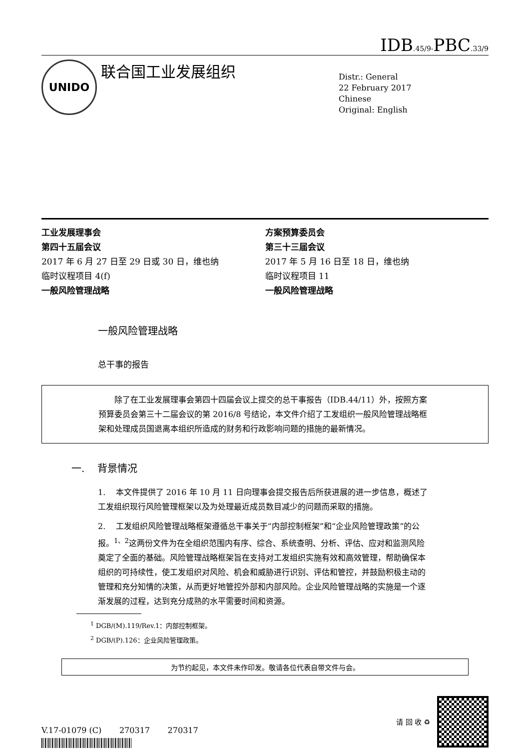IDB.45/9-PBC.33/9
UNIDO
联合国工业发展组织
Distr.: General
22 February 2017
Chinese
Original: English
工业发展理事会
第四十五届会议
2017 年 6 月 27 日至 29 日或 30 日，维也纳
临时议程项目 4(f)
一般风险管理战略
方案预算委员会
第三十三届会议
2017 年 5 月 16 日至 18 日，维也纳
临时议程项目 11
一般风险管理战略
一般风险管理战略
总干事的报告
除了在工业发展理事会第四十四届会议上提交的总干事报告（IDB.44/11）外，按照方案预算委员会第三十二届会议的第 2016/8 号结论，本文件介绍了工发组织一般风险管理战略框架和处理成员国退离本组织所造成的财务和行政影响问题的措施的最新情况。
一. 背景情况
1. 本文件提供了 2016 年 10 月 11 日向理事会提交报告后所获进展的进一步信息，概述了工发组织现行风险管理框架以及为处理最近成员数目减少的问题而采取的措施。
2. 工发组织风险管理战略框架遵循总干事关于“内部控制框架”和“企业风险管理政策”的公报。<sup>1、2</sup>这两份文件为在全组织范围内有序、综合、系统查明、分析、评估、应对和监测风险奠定了全面的基础。风险管理战略框架旨在支持对工发组织实施有效和高效管理，帮助确保本组织的可持续性，使工发组织对风险、机会和威胁进行识别、评估和管控，并鼓励积极主动的管理和充分知情的决策，从而更好地管控外部和内部风险。企业风险管理战略的实施是一个逐渐发展的过程，达到充分成熟的水平需要时间和资源。
<sup>1</sup> DGB/(M).119/Rev.1：内部控制框架。
<sup>2</sup> DGB/(P).126：企业风险管理政策。
为节约起见，本文件未作印发。敬请各位代表自带文件与会。
V.17-01079 (C) 270317 270317
请 回 收 ♻